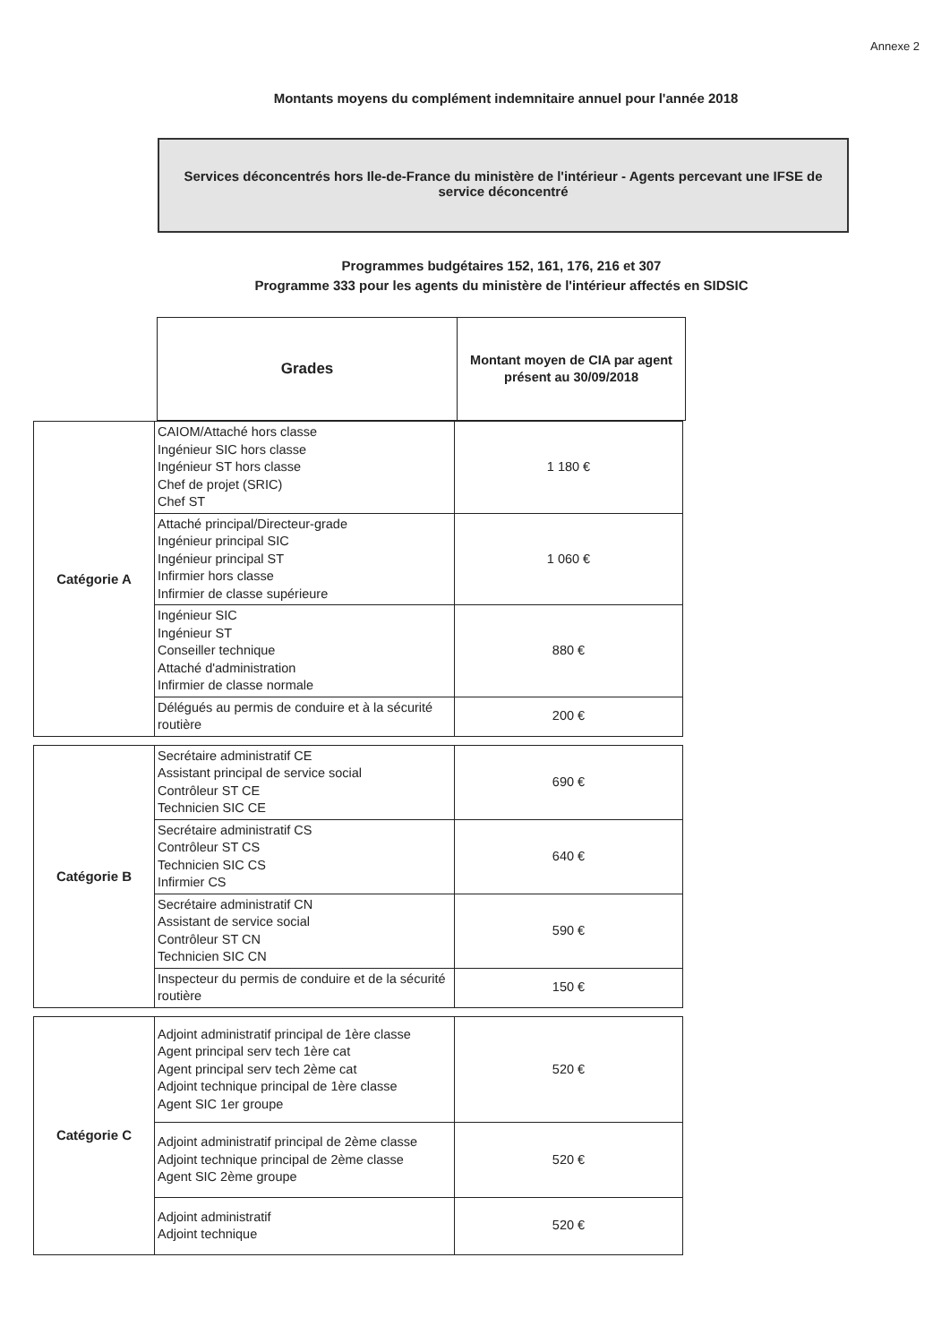Annexe 2
Montants moyens du complément indemnitaire annuel pour l'année 2018
Services déconcentrés hors Ile-de-France du ministère de l'intérieur - Agents percevant une IFSE de service déconcentré
Programmes budgétaires 152, 161, 176, 216 et 307
Programme 333 pour les agents du ministère de l'intérieur affectés en SIDSIC
| Grades | Montant moyen de CIA par agent présent au 30/09/2018 |
| Catégorie A | CAIOM/Attaché hors classe Ingénieur SIC hors classe Ingénieur ST hors classe Chef de projet (SRIC) Chef ST | 1 180 € |
| | Attaché principal/Directeur-grade Ingénieur principal SIC Ingénieur principal ST Infirmier hors classe Infirmier de classe supérieure | 1 060 € |
| | Ingénieur SIC Ingénieur ST Conseiller technique Attaché d'administration Infirmier de classe normale | 880 € |
| | Délégués au permis de conduire et à la sécurité routière | 200 € |
| Catégorie B | Secrétaire administratif CE Assistant principal de service social Contrôleur ST CE Technicien SIC CE | 690 € |
| | Secrétaire administratif CS Contrôleur ST CS Technicien SIC CS Infirmier CS | 640 € |
| | Secrétaire administratif CN Assistant de service social Contrôleur ST CN Technicien SIC CN | 590 € |
| | Inspecteur du permis de conduire et de la sécurité routière | 150 € |
| Catégorie C | Adjoint administratif principal de 1ère classe Agent principal serv tech 1ère cat Agent principal serv tech 2ème cat Adjoint technique principal de 1ère classe Agent SIC 1er groupe | 520 € |
| | Adjoint administratif principal de 2ème classe Adjoint technique principal de 2ème classe Agent SIC 2ème groupe | 520 € |
| | Adjoint administratif Adjoint technique | 520 € |